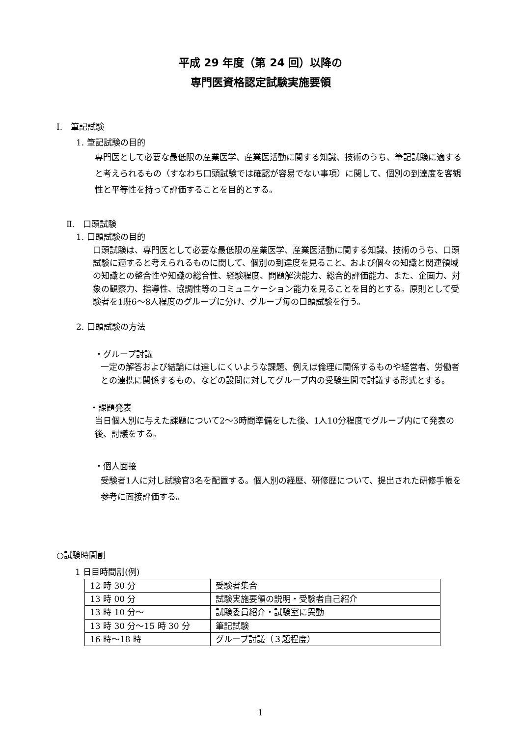平成 29 年度（第 24 回）以降の
専門医資格認定試験実施要領
Ⅰ.　筆記試験
1. 筆記試験の目的
専門医として必要な最低限の産業医学、産業医活動に関する知識、技術のうち、筆記試験に適すると考えられるもの（すなわち口頭試験では確認が容易でない事項）に関して、個別の到達度を客観性と平等性を持って評価することを目的とする。
Ⅱ.　口頭試験
1. 口頭試験の目的
口頭試験は、専門医として必要な最低限の産業医学、産業医活動に関する知識、技術のうち、口頭試験に適すると考えられるものに関して、個別の到達度を見ること、および個々の知識と関連領域の知識との整合性や知識の総合性、経験程度、問題解決能力、総合的評価能力、また、企画力、対象の観察力、指導性、協調性等のコミュニケーション能力を見ることを目的とする。原則として受験者を1班6～8人程度のグループに分け、グループ毎の口頭試験を行う。
2. 口頭試験の方法
・グループ討議
一定の解答および結論には達しにくいような課題、例えば倫理に関係するものや経営者、労働者との連携に関係するもの、などの設問に対してグループ内の受験生間で討議する形式とする。
・課題発表
当日個人別に与えた課題について2～3時間準備をした後、1人10分程度でグループ内にて発表の後、討議をする。
・個人面接
受験者1人に対し試験官3名を配置する。個人別の経歴、研修歴について、提出された研修手帳を参考に面接評価する。
○試験時間割
1 日目時間割(例)
| 12 時 30 分 | 受験者集合 |
| 13 時 00 分 | 試験実施要領の説明・受験者自己紹介 |
| 13 時 10 分～ | 試験委員紹介・試験室に異動 |
| 13 時 30 分～15 時 30 分 | 筆記試験 |
| 16 時～18 時 | グループ討議（３題程度） |
1